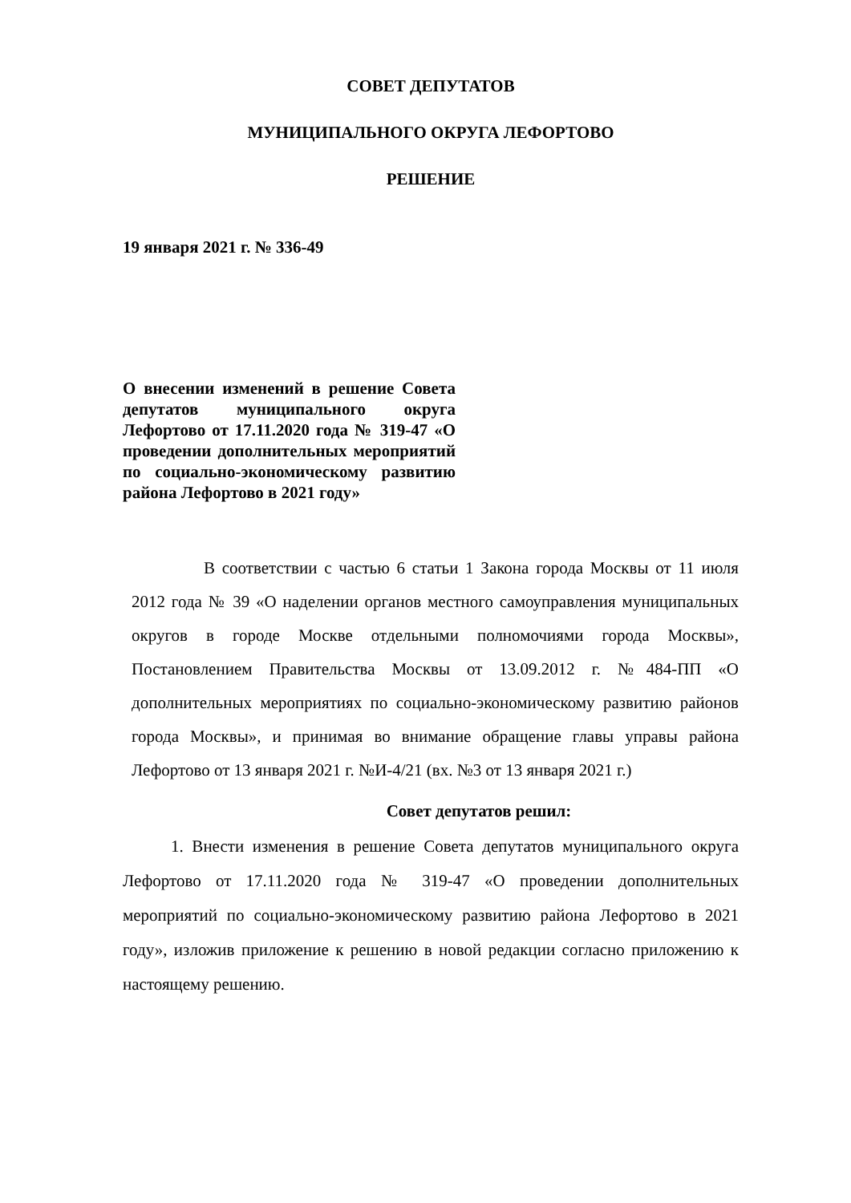СОВЕТ ДЕПУТАТОВ
МУНИЦИПАЛЬНОГО ОКРУГА ЛЕФОРТОВО
РЕШЕНИЕ
19 января 2021 г. № 336-49
О внесении изменений в решение Совета депутатов муниципального округа Лефортово от 17.11.2020 года № 319-47 «О проведении дополнительных мероприятий по социально-экономическому развитию района Лефортово в 2021 году»
В соответствии с частью 6 статьи 1 Закона города Москвы от 11 июля 2012 года № 39 «О наделении органов местного самоуправления муниципальных округов в городе Москве отдельными полномочиями города Москвы», Постановлением Правительства Москвы от 13.09.2012 г. №484-ПП «О дополнительных мероприятиях по социально-экономическому развитию районов города Москвы», и принимая во внимание обращение главы управы района Лефортово от 13 января 2021 г. №И-4/21 (вх. №3 от 13 января 2021 г.)
Совет депутатов решил:
1. Внести изменения в решение Совета депутатов муниципального округа Лефортово от 17.11.2020 года № 319-47 «О проведении дополнительных мероприятий по социально-экономическому развитию района Лефортово в 2021 году», изложив приложение к решению в новой редакции согласно приложению к настоящему решению.